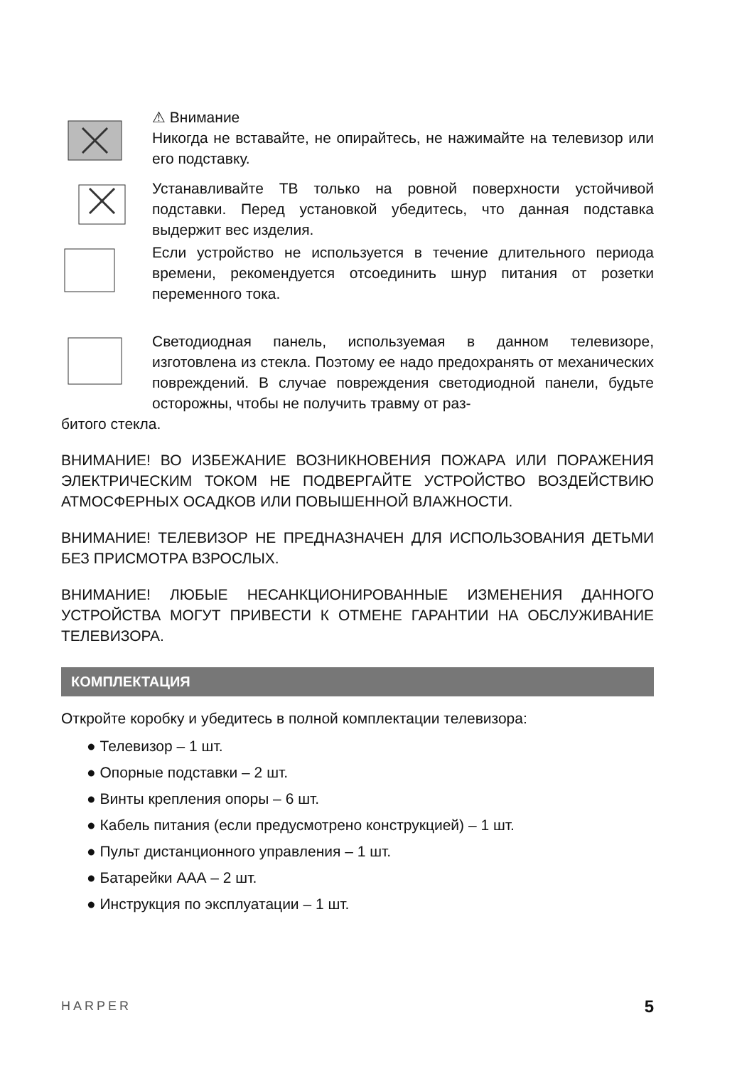⚠ Внимание
Никогда не вставайте, не опирайтесь, не нажимайте на телевизор или его подставку.
Устанавливайте ТВ только на ровной поверхности устойчивой подставки. Перед установкой убедитесь, что данная подставка выдержит вес изделия.
Если устройство не используется в течение длительного периода времени, рекомендуется отсоединить шнур питания от розетки переменного тока.
Светодиодная панель, используемая в данном телевизоре, изготовлена из стекла. Поэтому ее надо предохранять от механических повреждений. В случае повреждения светодиодной панели, будьте осторожны, чтобы не получить травму от раз-
битого стекла.
ВНИМАНИЕ! ВО ИЗБЕЖАНИЕ ВОЗНИКНОВЕНИЯ ПОЖАРА ИЛИ ПОРАЖЕНИЯ ЭЛЕКТРИЧЕСКИМ ТОКОМ НЕ ПОДВЕРГАЙТЕ УСТРОЙСТВО ВОЗДЕЙСТВИЮ АТМОСФЕРНЫХ ОСАДКОВ ИЛИ ПОВЫШЕННОЙ ВЛАЖНОСТИ.
ВНИМАНИЕ! ТЕЛЕВИЗОР НЕ ПРЕДНАЗНАЧЕН ДЛЯ ИСПОЛЬЗОВАНИЯ ДЕТЬМИ БЕЗ ПРИСМОТРА ВЗРОСЛЫХ.
ВНИМАНИЕ! ЛЮБЫЕ НЕСАНКЦИОНИРОВАННЫЕ ИЗМЕНЕНИЯ ДАННОГО УСТРОЙСТВА МОГУТ ПРИВЕСТИ К ОТМЕНЕ ГАРАНТИИ НА ОБСЛУЖИВАНИЕ ТЕЛЕВИЗОРА.
КОМПЛЕКТАЦИЯ
Откройте коробку и убедитесь в полной комплектации телевизора:
● Телевизор – 1 шт.
● Опорные подставки – 2 шт.
● Винты крепления опоры – 6 шт.
● Кабель питания (если предусмотрено конструкцией) – 1 шт.
● Пульт дистанционного управления – 1 шт.
● Батарейки ААА – 2 шт.
● Инструкция по эксплуатации – 1 шт.
HARPER 5